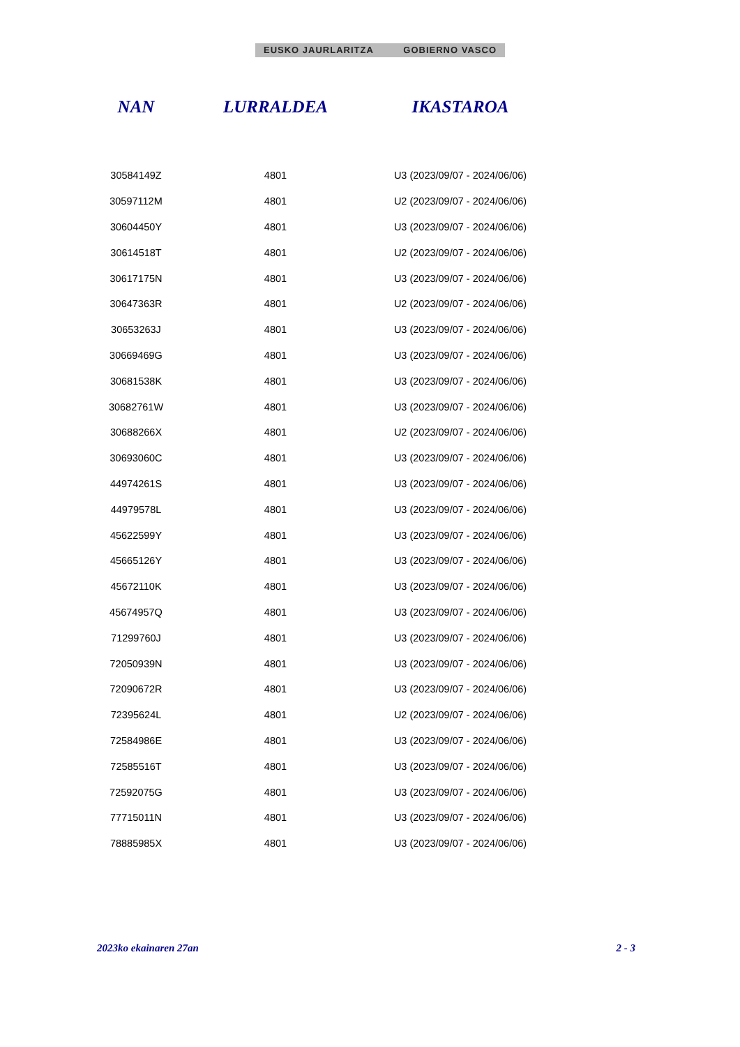EUSKO JAURLARITZA GOBIERNO VASCO
| NAN | LURRALDEA | IKASTAROA |
| --- | --- | --- |
| 30584149Z | 4801 | U3 (2023/09/07 - 2024/06/06) |
| 30597112M | 4801 | U2 (2023/09/07 - 2024/06/06) |
| 30604450Y | 4801 | U3 (2023/09/07 - 2024/06/06) |
| 30614518T | 4801 | U2 (2023/09/07 - 2024/06/06) |
| 30617175N | 4801 | U3 (2023/09/07 - 2024/06/06) |
| 30647363R | 4801 | U2 (2023/09/07 - 2024/06/06) |
| 30653263J | 4801 | U3 (2023/09/07 - 2024/06/06) |
| 30669469G | 4801 | U3 (2023/09/07 - 2024/06/06) |
| 30681538K | 4801 | U3 (2023/09/07 - 2024/06/06) |
| 30682761W | 4801 | U3 (2023/09/07 - 2024/06/06) |
| 30688266X | 4801 | U2 (2023/09/07 - 2024/06/06) |
| 30693060C | 4801 | U3 (2023/09/07 - 2024/06/06) |
| 44974261S | 4801 | U3 (2023/09/07 - 2024/06/06) |
| 44979578L | 4801 | U3 (2023/09/07 - 2024/06/06) |
| 45622599Y | 4801 | U3 (2023/09/07 - 2024/06/06) |
| 45665126Y | 4801 | U3 (2023/09/07 - 2024/06/06) |
| 45672110K | 4801 | U3 (2023/09/07 - 2024/06/06) |
| 45674957Q | 4801 | U3 (2023/09/07 - 2024/06/06) |
| 71299760J | 4801 | U3 (2023/09/07 - 2024/06/06) |
| 72050939N | 4801 | U3 (2023/09/07 - 2024/06/06) |
| 72090672R | 4801 | U3 (2023/09/07 - 2024/06/06) |
| 72395624L | 4801 | U2 (2023/09/07 - 2024/06/06) |
| 72584986E | 4801 | U3 (2023/09/07 - 2024/06/06) |
| 72585516T | 4801 | U3 (2023/09/07 - 2024/06/06) |
| 72592075G | 4801 | U3 (2023/09/07 - 2024/06/06) |
| 77715011N | 4801 | U3 (2023/09/07 - 2024/06/06) |
| 78885985X | 4801 | U3 (2023/09/07 - 2024/06/06) |
2023ko ekainaren 27an 2 - 3